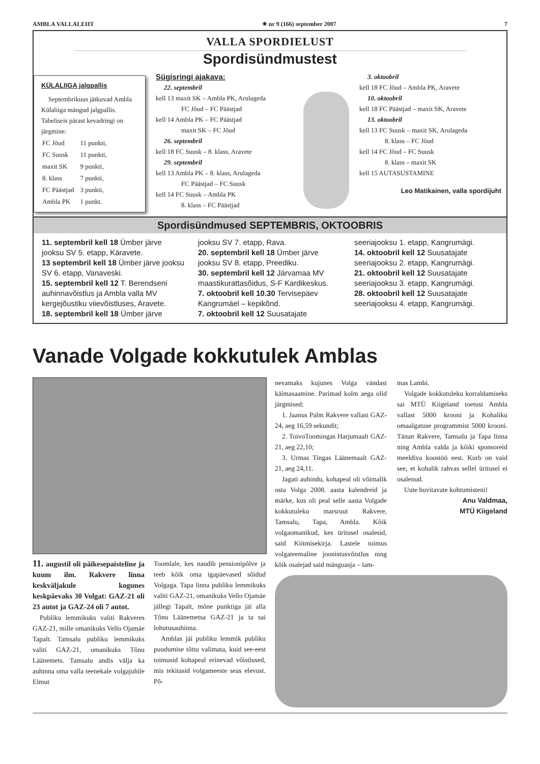AMBLA VALLALEHT ✷ nr 9 (166) september 2007 7
VALLA SPORDIELUST
Spordisündmustest
KÜLALIIGA jalgpallis
Septembrikuus jätkuvad Ambla Külaliiga mängud jalgpallis. Tabeliseis pärast kevadringi on järgmine:
| FC Jõud | 11 punkti, |
| FC Suusk | 11 punkti, |
| maxit SK | 9 punkti, |
| 8. klass | 7 punkti, |
| FC Päästjad | 3 punkti, |
| Ambla PK | 1 punkt. |
Sügisringi ajakava:
22. septembril
kell 13 maxit SK – Ambla PK, Arulageda
FC Jõud – FC Päästjad
kell 14 Ambla PK – FC Päästjad
maxit SK – FC Jõud
26. septembril
kell 18 FC Suusk – 8. klass, Aravete
29. septembril
kell 13 Ambla PK – 8. klass, Arulageda
FC Päästjad – FC Suusk
kell 14 FC Suusk – Ambla PK
8. klass – FC Päästjad
3. oktoobril
kell 18 FC Jõud – Ambla PK, Aravete
10. oktoobril
kell 18 FC Päästjad – maxit SK, Aravete
13. oktoobril
kell 13 FC Suusk – maxit SK, Arulageda
8. klass – FC Jõud
kell 14 FC Jõud – FC Suusk
8. klass – maxit SK
kell 15 AUTASUSTAMINE
Leo Matikainen, valla spordijuht
Spordisündmused SEPTEMBRIS, OKTOOBRIS
11. septembril kell 18 Ümber järve jooksu SV 5. etapp, Käravete.
13 septembril kell 18 Ümber järve jooksu SV 6. etapp, Vanaveski.
15. septembril kell 12 T. Berendseni auhinnavõistlus ja Ambla valla MV kergejõustiku viievõistluses, Aravete.
18. septembril kell 18 Ümber järve jooksu SV 7. etapp, Rava.
20. septembril kell 18 Ümber järve jooksu SV 8. etapp, Preediku.
30. septembril kell 12 Järvamaa MV maastikurattasõidus, S-F Kardikeskus.
7. oktoobril kell 10.30 Tervisepäev Kangrumäel – kepikõnd.
7. oktoobril kell 12 Suusatajate seeriajooksu 1. etapp, Kangrumägi.
14. oktoobril kell 12 Suusatajate seeriajooksu 2. etapp, Kangrumägi.
21. oktoobril kell 12 Suusatajate seeriajooksu 3. etapp, Kangrumägi.
28. oktoobril kell 12 Suusatajate seeriajooksu 4. etapp, Kangrumägi.
Vanade Volgade kokkutulek Amblas
11. augustil oli päikesepaisteline ja kuum ilm. Rakvere linna keskväljakule kogunes keskpäevaks 30 Volgat: GAZ-21 oli 23 autot ja GAZ-24 oli 7 autot.
Publiku lemmikuks valiti Rakveres GAZ-21, mille omanikuks Vello Ojamäe Tapalt. Tamsalu publiku lemmikuks valiti GAZ-21, omanikuks Tõnu Läänemets. Tamsalu andis välja ka auhinna oma valla teenekale volgajuhile Elmut
Toomlale, kes naudib pensionipõlve ja teeb kõik oma igapäevased sõidud Volgaga. Tapa linna publiku lemmikuks valiti GAZ-21, omanikuks Vello Ojamäe jällegi Tapalt, mõne punktiga jäi alla Tõnu Läänemetsa GAZ-21 ja ta sai lohutusauhinna.
Amblas jäi publiku lemmik publiku puudumise tõttu valimata, kuid see-eest toimusid kohapeal erinevad võistlused, mis tekitasid volgameeste seas elevust. Põ-
nevamaks kujunes Volga vändast käimasaamine. Parimad kolm aega olid järgmised:
1. Jaanus Palm Rakvere vallast GAZ-24, aeg 16,59 sekundit;
2. ToivoToomingas Harjumaalt GAZ-21, aeg 22,10;
3. Urmas Tingas Läänemaalt GAZ-21, aeg 24,11.
Jagati auhindu, kohapeal oli võimalik osta Volga 2008. aasta kalendreid ja märke, kus oli peal selle aasta Volgade kokkutuleku marsruut Rakvere, Tamsalu, Tapa, Ambla. Kõik volgaomanikud, kes üritusel osalesid, said Kiitmisekirja. Lastele toimus volgateemaline joonistusvõistlus ning kõik osalejad said mänguasja – lam-
mas Lambi.
Volgade kokkutuleku korraldamiseks sai MTÜ Kiigeland toetust Ambla vallast 5000 krooni ja Kohaliku omaalgatuse programmist 5000 krooni. Tänan Rakvere, Tamsalu ja Tapa linna ning Ambla valda ja kõiki sponsoreid meeldiva koostöö eest. Kurb on vaid see, et kohalik rahvas sellel üritusel ei osalenud.
Uute huvitavate kohtumisteni!
Anu Valdmaa,
MTÜ Kiigeland